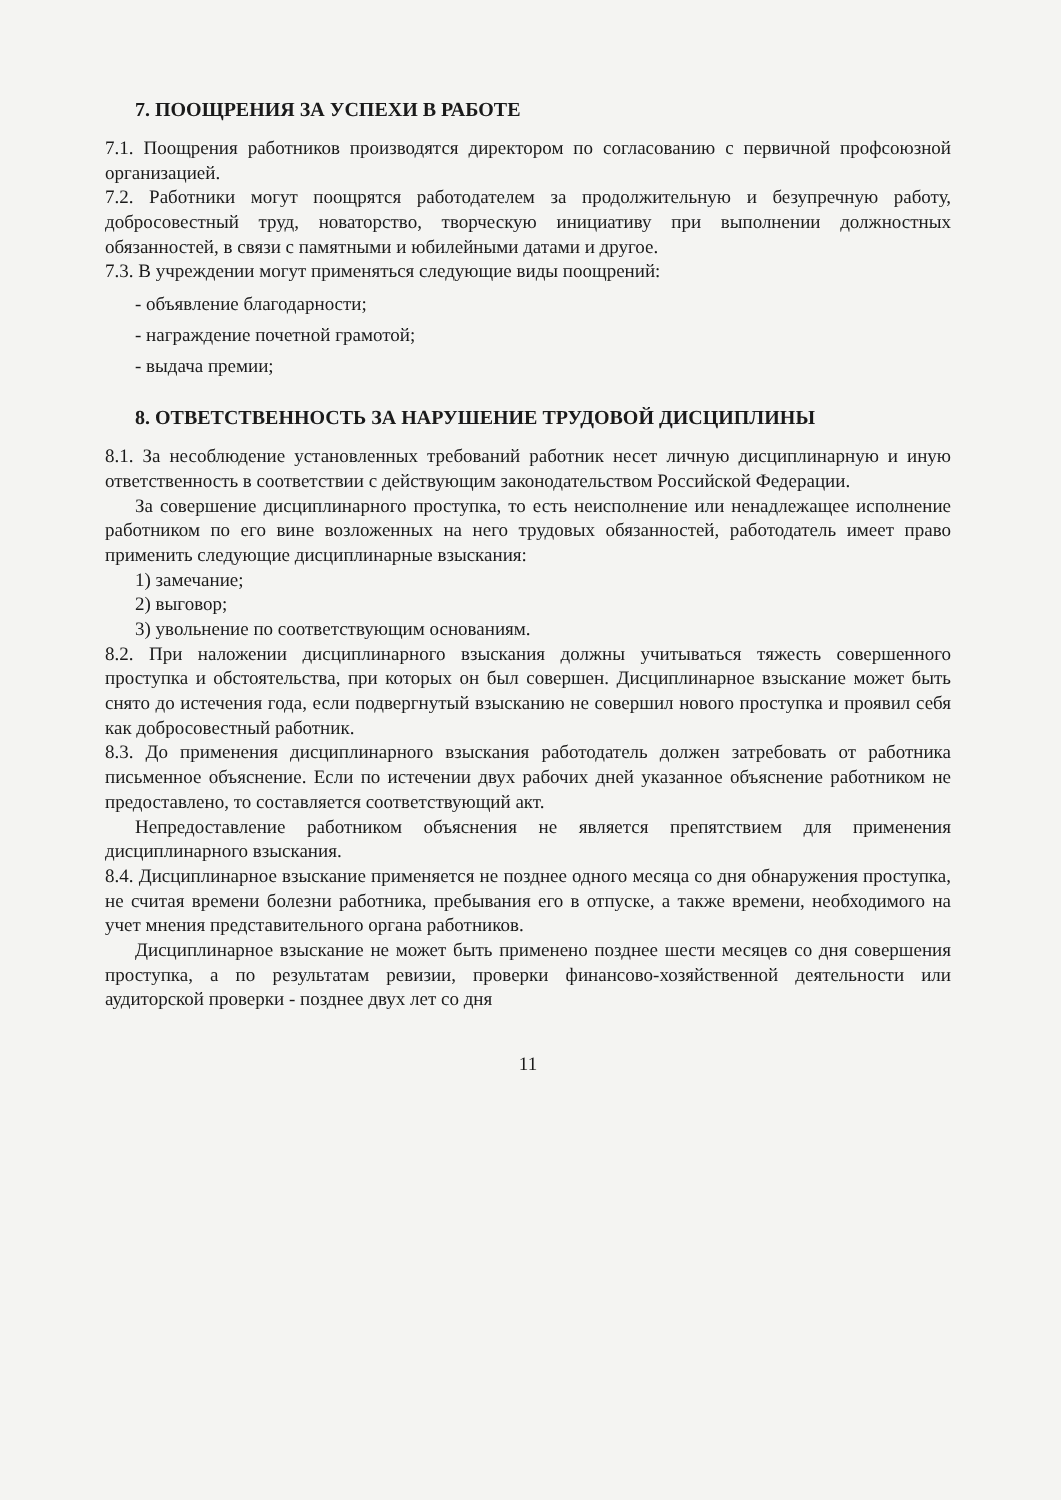7. ПООЩРЕНИЯ ЗА УСПЕХИ В РАБОТЕ
7.1. Поощрения работников производятся директором по согласованию с первичной профсоюзной организацией.
7.2. Работники могут поощрятся работодателем за продолжительную и безупречную работу, добросовестный труд, новаторство, творческую инициативу при выполнении должностных обязанностей, в связи с памятными и юбилейными датами и другое.
7.3. В учреждении могут применяться следующие виды поощрений:
- объявление благодарности;
- награждение почетной грамотой;
- выдача премии;
8. ОТВЕТСТВЕННОСТЬ ЗА НАРУШЕНИЕ ТРУДОВОЙ ДИСЦИПЛИНЫ
8.1. За несоблюдение установленных требований работник несет личную дисциплинарную и иную ответственность в соответствии с действующим законодательством Российской Федерации.
За совершение дисциплинарного проступка, то есть неисполнение или ненадлежащее исполнение работником по его вине возложенных на него трудовых обязанностей, работодатель имеет право применить следующие дисциплинарные взыскания:
1) замечание;
2) выговор;
3) увольнение по соответствующим основаниям.
8.2. При наложении дисциплинарного взыскания должны учитываться тяжесть совершенного проступка и обстоятельства, при которых он был совершен. Дисциплинарное взыскание может быть снято до истечения года, если подвергнутый взысканию не совершил нового проступка и проявил себя как добросовестный работник.
8.3. До применения дисциплинарного взыскания работодатель должен затребовать от работника письменное объяснение. Если по истечении двух рабочих дней указанное объяснение работником не предоставлено, то составляется соответствующий акт.
Непредоставление работником объяснения не является препятствием для применения дисциплинарного взыскания.
8.4. Дисциплинарное взыскание применяется не позднее одного месяца со дня обнаружения проступка, не считая времени болезни работника, пребывания его в отпуске, а также времени, необходимого на учет мнения представительного органа работников.
Дисциплинарное взыскание не может быть применено позднее шести месяцев со дня совершения проступка, а по результатам ревизии, проверки финансово-хозяйственной деятельности или аудиторской проверки - позднее двух лет со дня
11